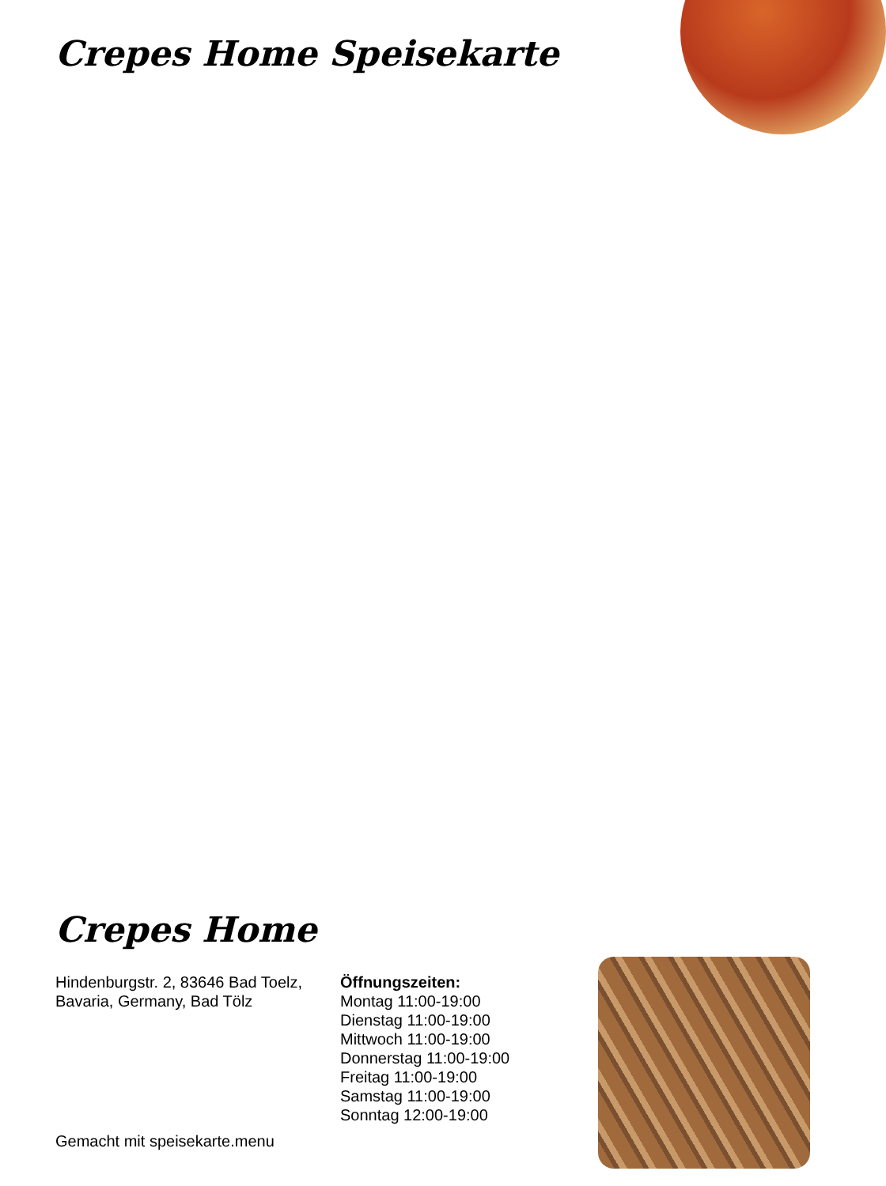Crepes Home Speisekarte
Crepes Home
Hindenburgstr. 2, 83646 Bad Toelz, Bavaria, Germany, Bad Tölz
Öffnungszeiten:
Montag 11:00-19:00
Dienstag 11:00-19:00
Mittwoch 11:00-19:00
Donnerstag 11:00-19:00
Freitag 11:00-19:00
Samstag 11:00-19:00
Sonntag 12:00-19:00
Gemacht mit speisekarte.menu